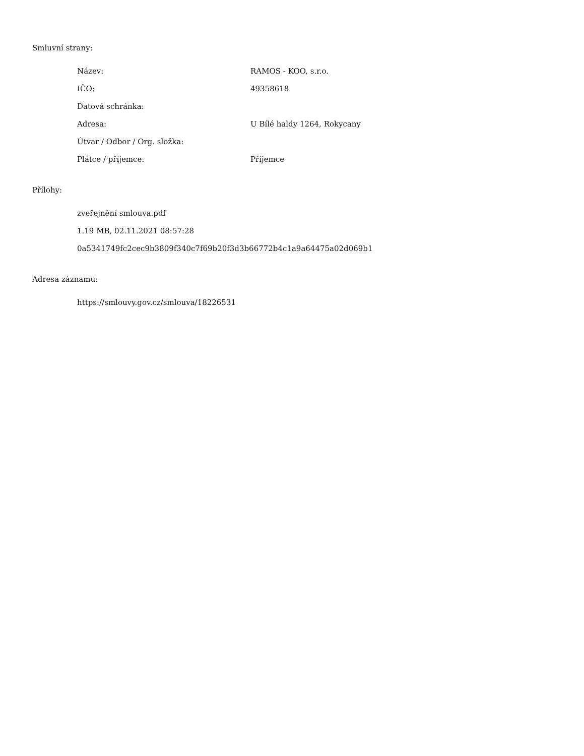Smluvní strany:
| Název: | RAMOS - KOO, s.r.o. |
| IČO: | 49358618 |
| Datová schránka: | |
| Adresa: | U Bílé haldy 1264, Rokycany |
| Útvar / Odbor / Org. složka: | |
| Plátce / příjemce: | Příjemce |
Přílohy:
zveřejnění smlouva.pdf
1.19 MB, 02.11.2021 08:57:28
0a5341749fc2cec9b3809f340c7f69b20f3d3b66772b4c1a9a64475a02d069b1
Adresa záznamu:
https://smlouvy.gov.cz/smlouva/18226531